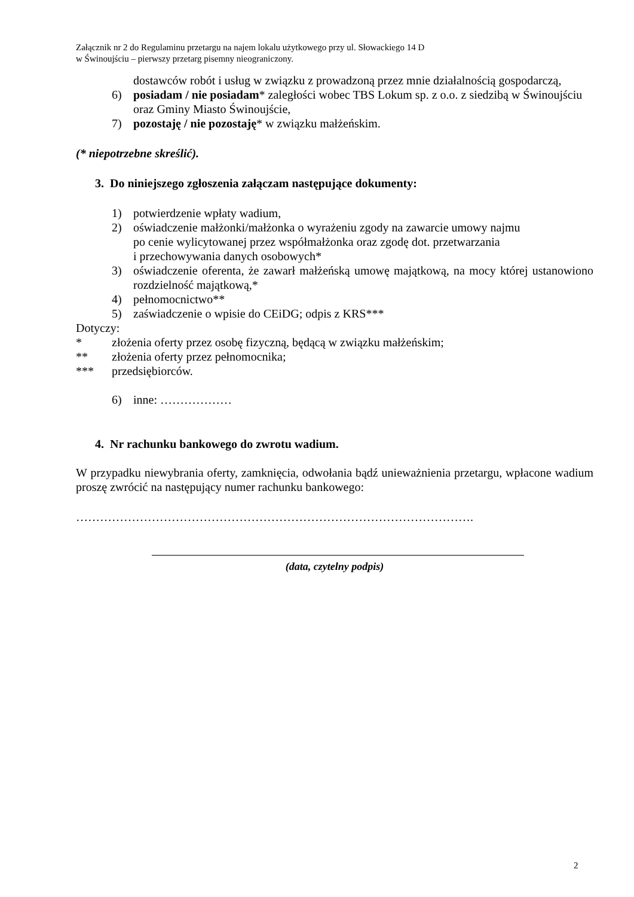Załącznik nr 2 do Regulaminu przetargu na najem lokalu użytkowego przy ul. Słowackiego 14 D
w Świnoujściu – pierwszy przetarg pisemny nieograniczony.
dostawców robót i usług w związku z prowadzoną przez mnie działalnością gospodarczą,
6) posiadam / nie posiadam* zaległości wobec TBS Lokum sp. z o.o. z siedzibą w Świnoujściu oraz Gminy Miasto Świnoujście,
7) pozostaję / nie pozostaję* w związku małżeńskim.
(* niepotrzebne skreślić).
3. Do niniejszego zgłoszenia załączam następujące dokumenty:
1) potwierdzenie wpłaty wadium,
2) oświadczenie małżonki/małżonka o wyrażeniu zgody na zawarcie umowy najmu
po cenie wylicytowanej przez współmałżonka oraz zgodę dot. przetwarzania
i przechowywania danych osobowych*
3) oświadczenie oferenta, że zawarł małżeńską umowę majątkową, na mocy której ustanowiono rozdzielność majątkową,*
4) pełnomocnictwo**
5) zaświadczenie o wpisie do CEiDG; odpis z KRS***
Dotyczy:
* złożenia oferty przez osobę fizyczną, będącą w związku małżeńskim;
** złożenia oferty przez pełnomocnika;
*** przedsiębiorców.
6) inne: ………………
4. Nr rachunku bankowego do zwrotu wadium.
W przypadku niewybrania oferty, zamknięcia, odwołania bądź unieważnienia przetargu, wpłacone wadium proszę zwrócić na następujący numer rachunku bankowego:
……………………………………………………………………………………….
(data, czytelny podpis)
2